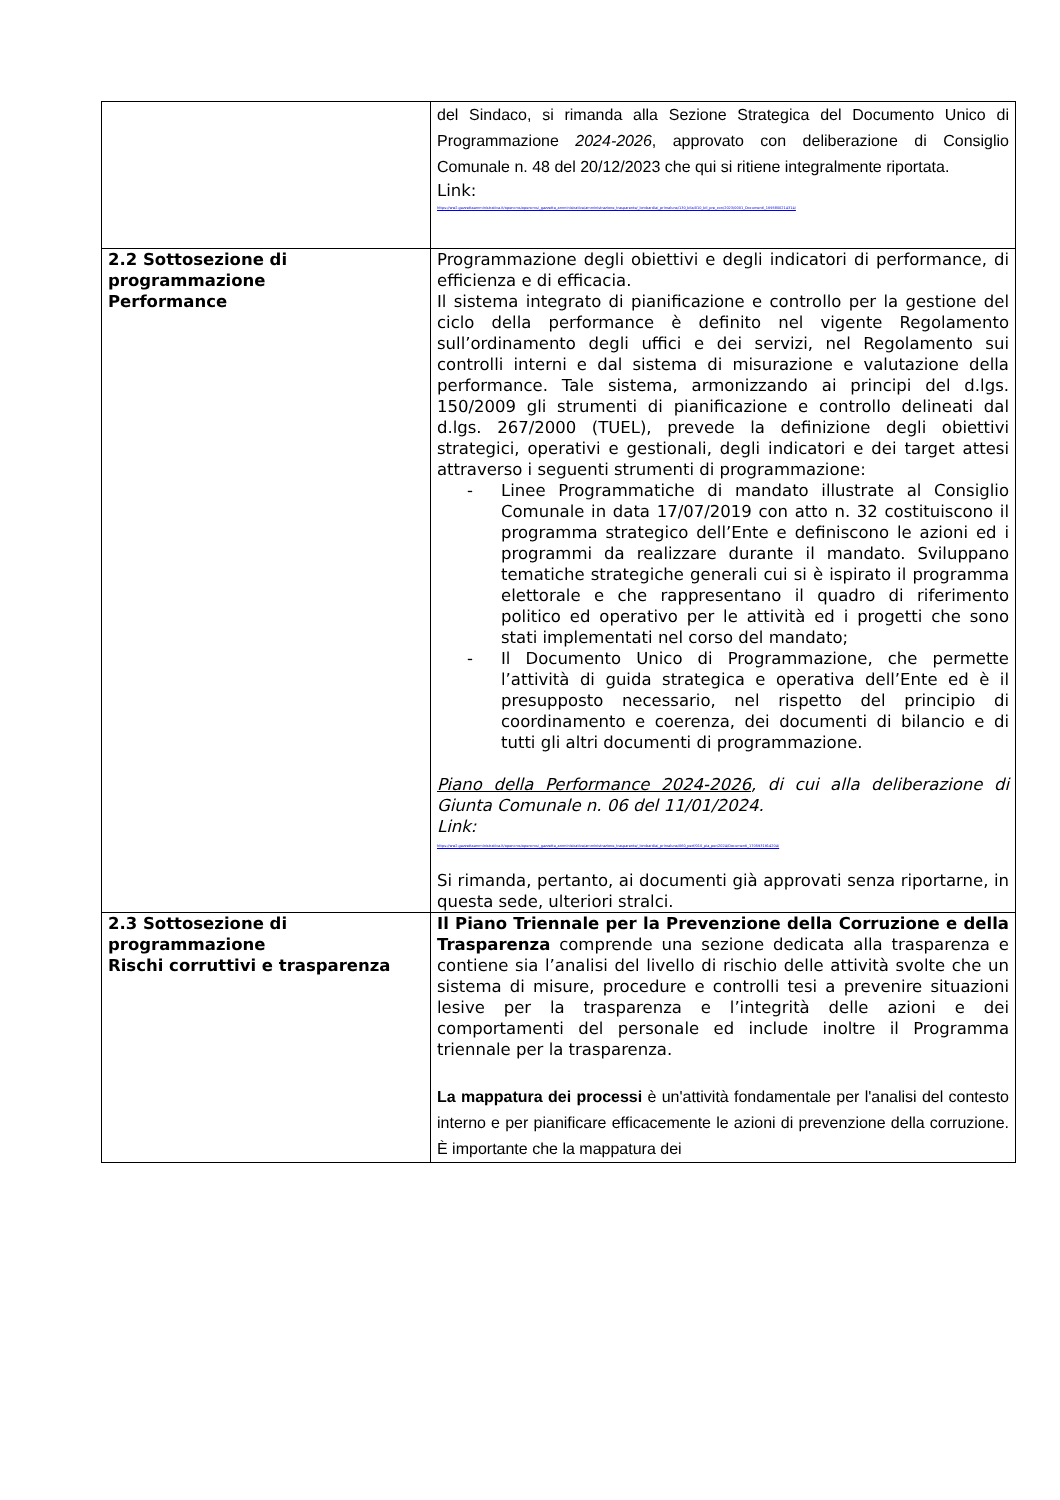| | del Sindaco, si rimanda alla Sezione Strategica del Documento Unico di Programmazione 2024-2026 , approvato con deliberazione di Consiglio Comunale n. 48 del 20/12/2023 che qui si ritiene integralmente riportata. Link: https://ww2.gazzettaamministrativa.it/opencms/opencms/_gazzetta_amministrativa/amministrazione_trasparente/_lombardia/_primaluna/130_bila/010_bil_pre_con/2023/0001_Documenti_1695800214314/ |
| 2.2 Sottosezione di programmazione Performance | Programmazione degli obiettivi e degli indicatori di performance, di efficienza e di efficacia. Il sistema integrato di pianificazione e controllo per la gestione del ciclo della performance è definito nel vigente Regolamento sull’ordinamento degli uffici e dei servizi, nel Regolamento sui controlli interni e dal sistema di misurazione e valutazione della performance. Tale sistema, armonizzando ai principi del d.lgs. 150/2009 gli strumenti di pianificazione e controllo delineati dal d.lgs. 267/2000 (TUEL), prevede la definizione degli obiettivi strategici, operativi e gestionali, degli indicatori e dei target attesi attraverso i seguenti strumenti di programmazione: - Linee Programmatiche di mandato illustrate al Consiglio Comunale in data 17/07/2019 con atto n. 32 costituiscono il programma strategico dell’Ente e definiscono le azioni ed i programmi da realizzare durante il mandato. Sviluppano tematiche strategiche generali cui si è ispirato il programma elettorale e che rappresentano il quadro di riferimento politico ed operativo per le attività ed i progetti che sono stati implementati nel corso del mandato; - Il Documento Unico di Programmazione, che permette l’attività di guida strategica e operativa dell’Ente ed è il presupposto necessario, nel rispetto del principio di coordinamento e coerenza, dei documenti di bilancio e di tutti gli altri documenti di programmazione. Piano della Performance 2024-2026 , di cui alla deliberazione di Giunta Comunale n. 06 del 11/01/2024. Link: https://ww2.gazzettaamministrativa.it/opencms/opencms/_gazzetta_amministrativa/amministrazione_trasparente/_lombardia/_primaluna/060_perf/010_pia_per/2024/Documenti_1705931914204/ Si rimanda, pertanto, ai documenti già approvati senza riportarne, in questa sede, ulteriori stralci. |
| 2.3 Sottosezione di programmazione Rischi corruttivi e trasparenza | Il Piano Triennale per la Prevenzione della Corruzione e della Trasparenza comprende una sezione dedicata alla trasparenza e contiene sia l’analisi del livello di rischio delle attività svolte che un sistema di misure, procedure e controlli tesi a prevenire situazioni lesive per la trasparenza e l’integrità delle azioni e dei comportamenti del personale ed include inoltre il Programma triennale per la trasparenza. La mappatura dei processi è un'attività fondamentale per l'analisi del contesto interno e per pianificare efficacemente le azioni di prevenzione della corruzione. È importante che la mappatura dei |